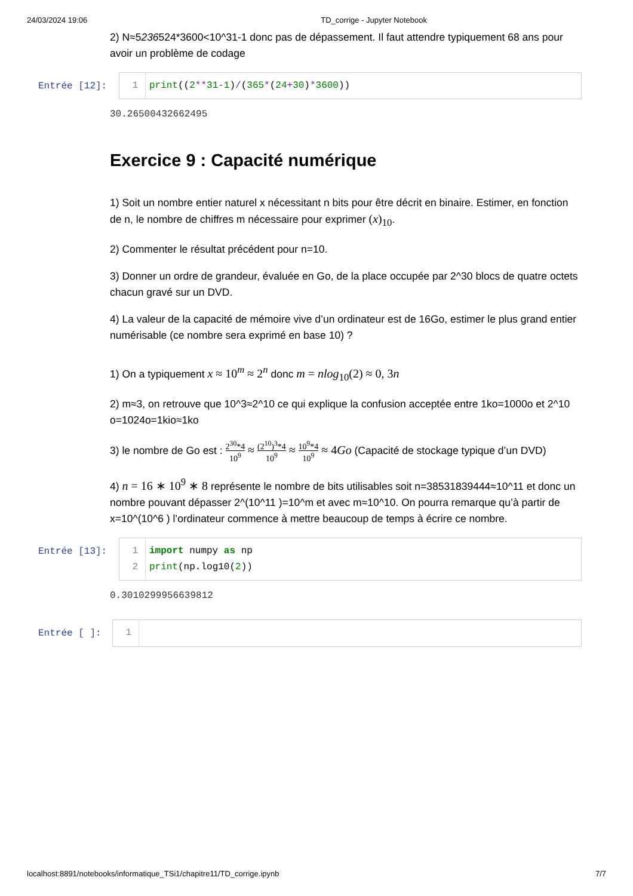24/03/2024 19:06 TD_corrige - Jupyter Notebook
2) N≈5236524*3600<10^31-1 donc pas de dépassement. Il faut attendre typiquement 68 ans pour avoir un problème de codage
Entrée [12]: 1 print((2**31-1)/(365*(24+30)*3600))
30.26500432662495
Exercice 9 : Capacité numérique
1) Soit un nombre entier naturel x nécessitant n bits pour être décrit en binaire. Estimer, en fonction de n, le nombre de chiffres m nécessaire pour exprimer (x)<sub>10</sub>.
2) Commenter le résultat précédent pour n=10.
3) Donner un ordre de grandeur, évaluée en Go, de la place occupée par 2^30 blocs de quatre octets chacun gravé sur un DVD.
4) La valeur de la capacité de mémoire vive d’un ordinateur est de 16Go, estimer le plus grand entier numérisable (ce nombre sera exprimé en base 10) ?
1) On a typiquement x ≈ 10<sup>m</sup> ≈ 2<sup>n</sup> donc m = nlog<sub>10</sub>(2) ≈ 0, 3n
2) m≈3, on retrouve que 10^3≈2^10 ce qui explique la confusion acceptée entre 1ko=1000o et 2^10 o=1024o=1kio≈1ko
3) le nombre de Go est : 2<sup>30</sup>*4 10<sup>9</sup> ≈ (2<sup>10</sup>)<sup>3</sup>*4 10<sup>9</sup> ≈ 10<sup>9</sup>*4 10<sup>9</sup> ≈ 4Go (Capacité de stockage typique d’un DVD)
4) n = 16 ∗ 10<sup>9</sup> ∗ 8 représente le nombre de bits utilisables soit n=38531839444≈10^11 et donc un nombre pouvant dépasser 2^(10^11 )=10^m et avec m≈10^10. On pourra remarque qu’à partir de x=10^(10^6 ) l’ordinateur commence à mettre beaucoup de temps à écrire ce nombre.
Entrée [13]: 1
2
import numpy as np
print(np.log10(2))
0.3010299956639812
Entrée [ ]:
1
localhost:8891/notebooks/informatique_TSi1/chapitre11/TD_corrige.ipynb 7/7